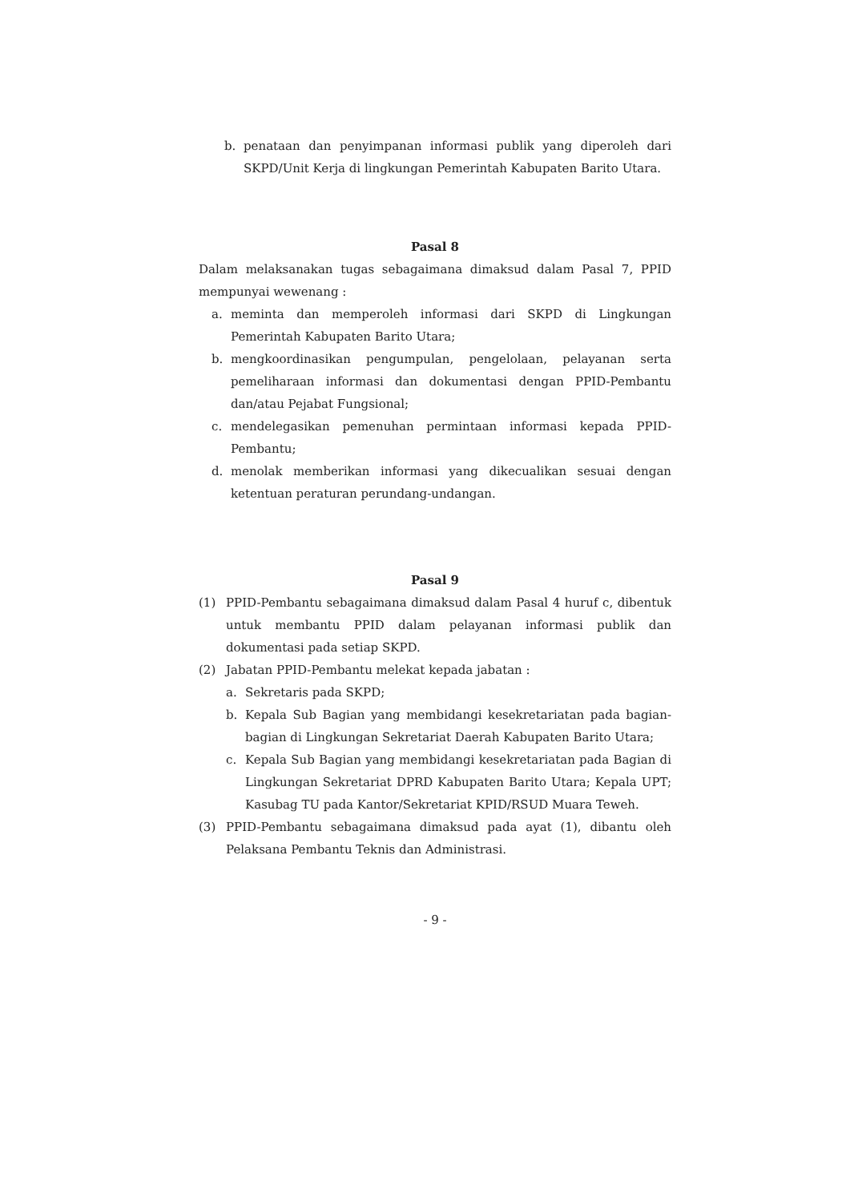b. penataan dan penyimpanan informasi publik yang diperoleh dari SKPD/Unit Kerja di lingkungan Pemerintah Kabupaten Barito Utara.
Pasal 8
Dalam melaksanakan tugas sebagaimana dimaksud dalam Pasal 7, PPID mempunyai wewenang :
a. meminta dan memperoleh informasi dari SKPD di Lingkungan Pemerintah Kabupaten Barito Utara;
b. mengkoordinasikan pengumpulan, pengelolaan, pelayanan serta pemeliharaan informasi dan dokumentasi dengan PPID-Pembantu dan/atau Pejabat Fungsional;
c. mendelegasikan pemenuhan permintaan informasi kepada PPID-Pembantu;
d. menolak memberikan informasi yang dikecualikan sesuai dengan ketentuan peraturan perundang-undangan.
Pasal 9
(1) PPID-Pembantu sebagaimana dimaksud dalam Pasal 4 huruf c, dibentuk untuk membantu PPID dalam pelayanan informasi publik dan dokumentasi pada setiap SKPD.
(2) Jabatan PPID-Pembantu melekat kepada jabatan :
a. Sekretaris pada SKPD;
b. Kepala Sub Bagian yang membidangi kesekretariatan pada bagian-bagian di Lingkungan Sekretariat Daerah Kabupaten Barito Utara;
c. Kepala Sub Bagian yang membidangi kesekretariatan pada Bagian di Lingkungan Sekretariat DPRD Kabupaten Barito Utara; Kepala UPT; Kasubag TU pada Kantor/Sekretariat KPID/RSUD Muara Teweh.
(3) PPID-Pembantu sebagaimana dimaksud pada ayat (1), dibantu oleh Pelaksana Pembantu Teknis dan Administrasi.
- 9 -